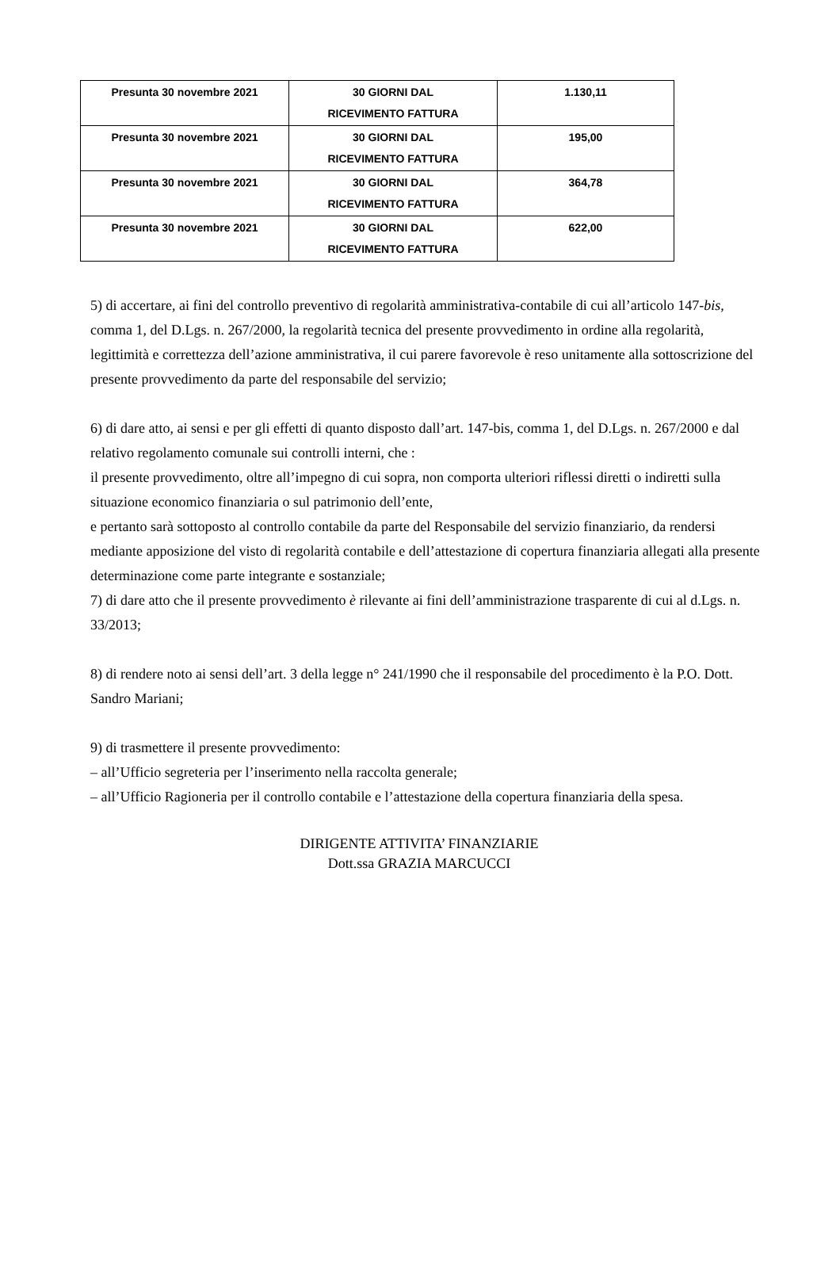| Presunta 30 novembre 2021 | 30 GIORNI DAL RICEVIMENTO FATTURA | 1.130,11 |
| Presunta 30 novembre 2021 | 30 GIORNI DAL RICEVIMENTO FATTURA | 195,00 |
| Presunta 30 novembre 2021 | 30 GIORNI DAL RICEVIMENTO FATTURA | 364,78 |
| Presunta 30 novembre 2021 | 30 GIORNI DAL RICEVIMENTO FATTURA | 622,00 |
5) di accertare, ai fini del controllo preventivo di regolarità amministrativa-contabile di cui all’articolo 147-bis, comma 1, del D.Lgs. n. 267/2000, la regolarità tecnica del presente provvedimento in ordine alla regolarità, legittimità e correttezza dell’azione amministrativa, il cui parere favorevole è reso unitamente alla sottoscrizione del presente provvedimento da parte del responsabile del servizio;
6) di dare atto, ai sensi e per gli effetti di quanto disposto dall’art. 147-bis, comma 1, del D.Lgs. n. 267/2000 e dal relativo regolamento comunale sui controlli interni, che :
il presente provvedimento, oltre all’impegno di cui sopra, non comporta ulteriori riflessi diretti o indiretti sulla situazione economico finanziaria o sul patrimonio dell’ente,
e pertanto sarà sottoposto al controllo contabile da parte del Responsabile del servizio finanziario, da rendersi mediante apposizione del visto di regolarità contabile e dell’attestazione di copertura finanziaria allegati alla presente determinazione come parte integrante e sostanziale;
7) di dare atto che il presente provvedimento è rilevante ai fini dell’amministrazione trasparente di cui al d.Lgs. n. 33/2013;
8) di rendere noto ai sensi dell’art. 3 della legge n° 241/1990 che il responsabile del procedimento è la P.O. Dott. Sandro Mariani;
9) di trasmettere il presente provvedimento:
– all’Ufficio segreteria per l’inserimento nella raccolta generale;
– all’Ufficio Ragioneria per il controllo contabile e l’attestazione della copertura finanziaria della spesa.
DIRIGENTE ATTIVITA’ FINANZIARIE
Dott.ssa GRAZIA MARCUCCI